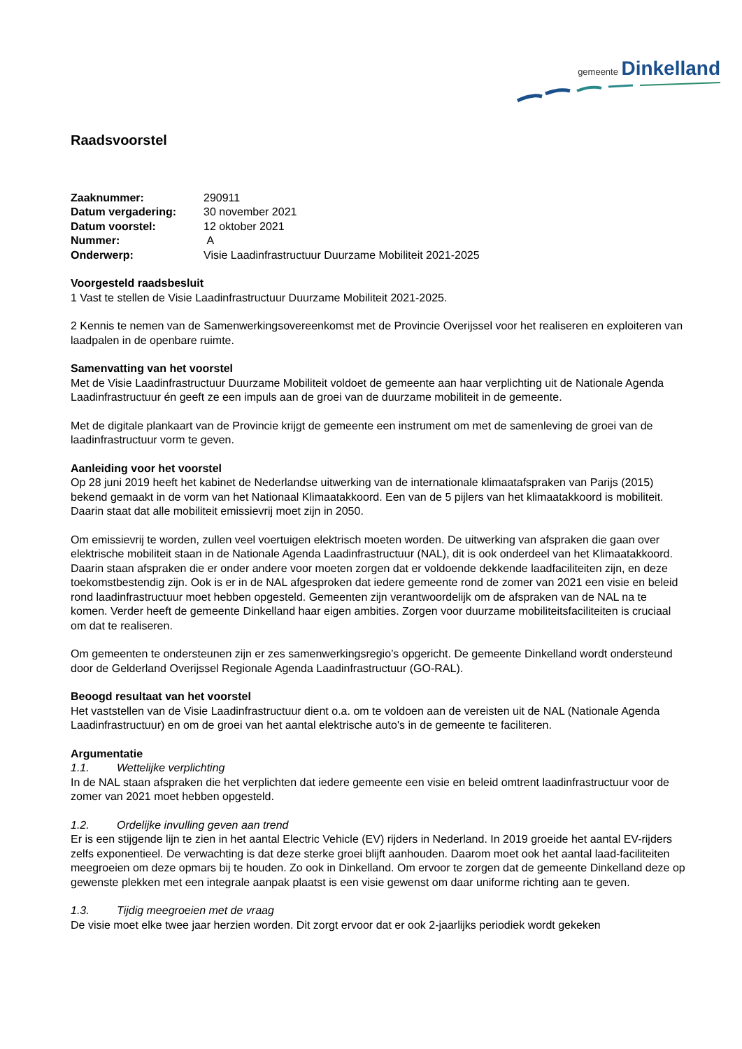gemeente Dinkelland
Raadsvoorstel
| Zaaknummer: | 290911 |
| Datum vergadering: | 30 november 2021 |
| Datum voorstel: | 12 oktober 2021 |
| Nummer: | A |
| Onderwerp: | Visie Laadinfrastructuur Duurzame Mobiliteit 2021-2025 |
Voorgesteld raadsbesluit
1 Vast te stellen de Visie Laadinfrastructuur Duurzame Mobiliteit 2021-2025.
2 Kennis te nemen van de Samenwerkingsovereenkomst met de Provincie Overijssel voor het realiseren en exploiteren van laadpalen in de openbare ruimte.
Samenvatting van het voorstel
Met de Visie Laadinfrastructuur Duurzame Mobiliteit voldoet de gemeente aan haar verplichting uit de Nationale Agenda Laadinfrastructuur én geeft ze een impuls aan de groei van de duurzame mobiliteit in de gemeente.
Met de digitale plankaart van de Provincie krijgt de gemeente een instrument om met de samenleving de groei van de laadinfrastructuur vorm te geven.
Aanleiding voor het voorstel
Op 28 juni 2019 heeft het kabinet de Nederlandse uitwerking van de internationale klimaatafspraken van Parijs (2015) bekend gemaakt in de vorm van het Nationaal Klimaatakkoord. Een van de 5 pijlers van het klimaatakkoord is mobiliteit. Daarin staat dat alle mobiliteit emissievrij moet zijn in 2050.
Om emissievrij te worden, zullen veel voertuigen elektrisch moeten worden. De uitwerking van afspraken die gaan over elektrische mobiliteit staan in de Nationale Agenda Laadinfrastructuur (NAL), dit is ook onderdeel van het Klimaatakkoord. Daarin staan afspraken die er onder andere voor moeten zorgen dat er voldoende dekkende laadfaciliteiten zijn, en deze toekomstbestendig zijn. Ook is er in de NAL afgesproken dat iedere gemeente rond de zomer van 2021 een visie en beleid rond laadinfrastructuur moet hebben opgesteld. Gemeenten zijn verantwoordelijk om de afspraken van de NAL na te komen. Verder heeft de gemeente Dinkelland haar eigen ambities. Zorgen voor duurzame mobiliteitsfaciliteiten is cruciaal om dat te realiseren.
Om gemeenten te ondersteunen zijn er zes samenwerkingsregio’s opgericht. De gemeente Dinkelland wordt ondersteund door de Gelderland Overijssel Regionale Agenda Laadinfrastructuur (GO-RAL).
Beoogd resultaat van het voorstel
Het vaststellen van de Visie Laadinfrastructuur dient o.a. om te voldoen aan de vereisten uit de NAL (Nationale Agenda Laadinfrastructuur) en om de groei van het aantal elektrische auto's in de gemeente te faciliteren.
Argumentatie
1.1. Wettelijke verplichting
In de NAL staan afspraken die het verplichten dat iedere gemeente een visie en beleid omtrent laadinfrastructuur voor de zomer van 2021 moet hebben opgesteld.
1.2. Ordelijke invulling geven aan trend
Er is een stijgende lijn te zien in het aantal Electric Vehicle (EV) rijders in Nederland. In 2019 groeide het aantal EV-rijders zelfs exponentieel. De verwachting is dat deze sterke groei blijft aanhouden. Daarom moet ook het aantal laad-faciliteiten meegroeien om deze opmars bij te houden. Zo ook in Dinkelland. Om ervoor te zorgen dat de gemeente Dinkelland deze op gewenste plekken met een integrale aanpak plaatst is een visie gewenst om daar uniforme richting aan te geven.
1.3. Tijdig meegroeien met de vraag
De visie moet elke twee jaar herzien worden. Dit zorgt ervoor dat er ook 2-jaarlijks periodiek wordt gekeken